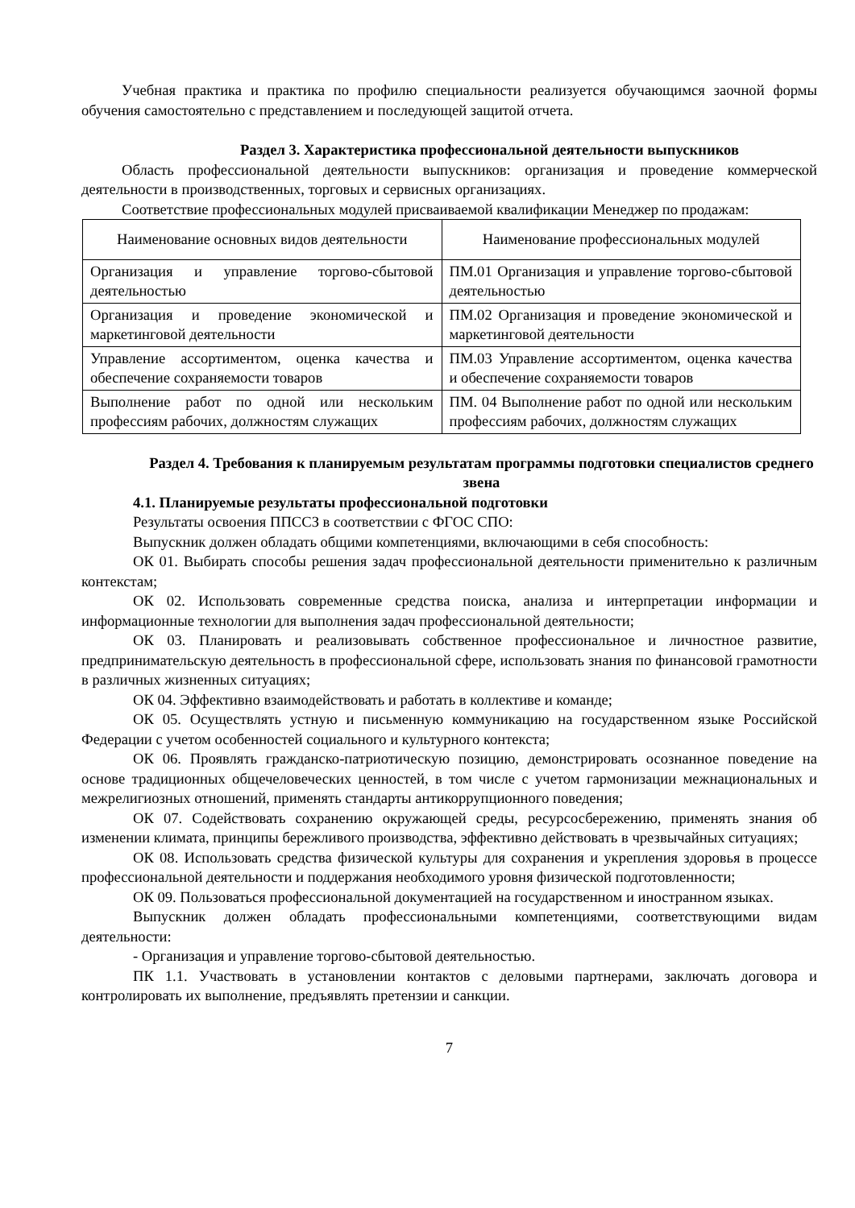Учебная практика и практика по профилю специальности реализуется обучающимся заочной формы обучения самостоятельно с представлением и последующей защитой отчета.
Раздел 3. Характеристика профессиональной деятельности выпускников
Область профессиональной деятельности выпускников: организация и проведение коммерческой деятельности в производственных, торговых и сервисных организациях.
Соответствие профессиональных модулей присваиваемой квалификации Менеджер по продажам:
| Наименование основных видов деятельности | Наименование профессиональных модулей |
| Организация и управление торгово-сбытовой деятельностью | ПМ.01 Организация и управление торгово-сбытовой деятельностью |
| Организация и проведение экономической и маркетинговой деятельности | ПМ.02 Организация и проведение экономической и маркетинговой деятельности |
| Управление ассортиментом, оценка качества и обеспечение сохраняемости товаров | ПМ.03 Управление ассортиментом, оценка качества и обеспечение сохраняемости товаров |
| Выполнение работ по одной или нескольким профессиям рабочих, должностям служащих | ПМ. 04 Выполнение работ по одной или нескольким профессиям рабочих, должностям служащих |
Раздел 4. Требования к планируемым результатам программы подготовки специалистов среднего звена
4.1. Планируемые результаты профессиональной подготовки
Результаты освоения ППССЗ в соответствии с ФГОС СПО:
Выпускник должен обладать общими компетенциями, включающими в себя способность:
ОК 01. Выбирать способы решения задач профессиональной деятельности применительно к различным контекстам;
ОК 02. Использовать современные средства поиска, анализа и интерпретации информации и информационные технологии для выполнения задач профессиональной деятельности;
ОК 03. Планировать и реализовывать собственное профессиональное и личностное развитие, предпринимательскую деятельность в профессиональной сфере, использовать знания по финансовой грамотности в различных жизненных ситуациях;
ОК 04. Эффективно взаимодействовать и работать в коллективе и команде;
ОК 05. Осуществлять устную и письменную коммуникацию на государственном языке Российской Федерации с учетом особенностей социального и культурного контекста;
ОК 06. Проявлять гражданско-патриотическую позицию, демонстрировать осознанное поведение на основе традиционных общечеловеческих ценностей, в том числе с учетом гармонизации межнациональных и межрелигиозных отношений, применять стандарты антикоррупционного поведения;
ОК 07. Содействовать сохранению окружающей среды, ресурсосбережению, применять знания об изменении климата, принципы бережливого производства, эффективно действовать в чрезвычайных ситуациях;
ОК 08. Использовать средства физической культуры для сохранения и укрепления здоровья в процессе профессиональной деятельности и поддержания необходимого уровня физической подготовленности;
ОК 09. Пользоваться профессиональной документацией на государственном и иностранном языках.
Выпускник должен обладать профессиональными компетенциями, соответствующими видам деятельности:
- Организация и управление торгово-сбытовой деятельностью.
ПК 1.1. Участвовать в установлении контактов с деловыми партнерами, заключать договора и контролировать их выполнение, предъявлять претензии и санкции.
7